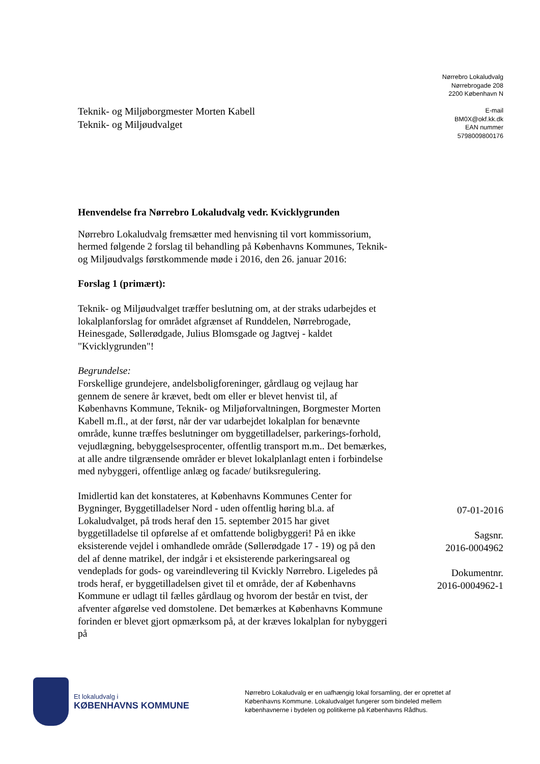Teknik- og Miljøborgmester Morten Kabell
Teknik- og Miljøudvalget
Nørrebro Lokaludvalg
Nørrebrogade 208
2200 København N
E-mail
BM0X@okf.kk.dk
EAN nummer
5798009800176
Henvendelse fra Nørrebro Lokaludvalg vedr. Kvicklygrunden
Nørrebro Lokaludvalg fremsætter med henvisning til vort kommissorium, hermed følgende 2 forslag til behandling på Københavns Kommunes, Teknik- og Miljøudvalgs førstkommende møde i 2016, den 26. januar 2016:
Forslag 1 (primært):
Teknik- og Miljøudvalget træffer beslutning om, at der straks udarbejdes et lokalplanforslag for området afgrænset af Runddelen, Nørrebrogade, Heinesgade, Søllerødgade, Julius Blomsgade og Jagtvej - kaldet "Kvicklygrunden"!
Begrundelse:
Forskellige grundejere, andelsboligforeninger, gårdlaug og vejlaug har gennem de senere år krævet, bedt om eller er blevet henvist til, af Københavns Kommune, Teknik- og Miljøforvaltningen, Borgmester Morten Kabell m.fl., at der først, når der var udarbejdet lokalplan for benævnte område, kunne træffes beslutninger om byggetilladelser, parkerings-forhold, vejudlægning, bebyggelsesprocenter, offentlig transport m.m.. Det bemærkes, at alle andre tilgrænsende områder er blevet lokalplanlagt enten i forbindelse med nybyggeri, offentlige anlæg og facade/ butiksregulering.
Imidlertid kan det konstateres, at Københavns Kommunes Center for Bygninger, Byggetilladelser Nord - uden offentlig høring bl.a. af Lokaludvalget, på trods heraf den 15. september 2015 har givet byggetilladelse til opførelse af et omfattende boligbyggeri! På en ikke eksisterende vejdel i omhandlede område (Søllerødgade 17 - 19) og på den del af denne matrikel, der indgår i et eksisterende parkeringsareal og vendeplads for gods- og vareindlevering til Kvickly Nørrebro. Ligeledes på trods heraf, er byggetilladelsen givet til et område, der af Københavns Kommune er udlagt til fælles gårdlaug og hvorom der består en tvist, der afventer afgørelse ved domstolene. Det bemærkes at Københavns Kommune forinden er blevet gjort opmærksom på, at der kræves lokalplan for nybyggeri på
07-01-2016
Sagsnr.
2016-0004962
Dokumentnr.
2016-0004962-1
Et lokaludvalg i
KØBENHAVNS KOMMUNE
Nørrebro Lokaludvalg er en uafhængig lokal forsamling, der er oprettet af Københavns Kommune. Lokaludvalget fungerer som bindeled mellem københavnerne i bydelen og politikerne på Københavns Rådhus.